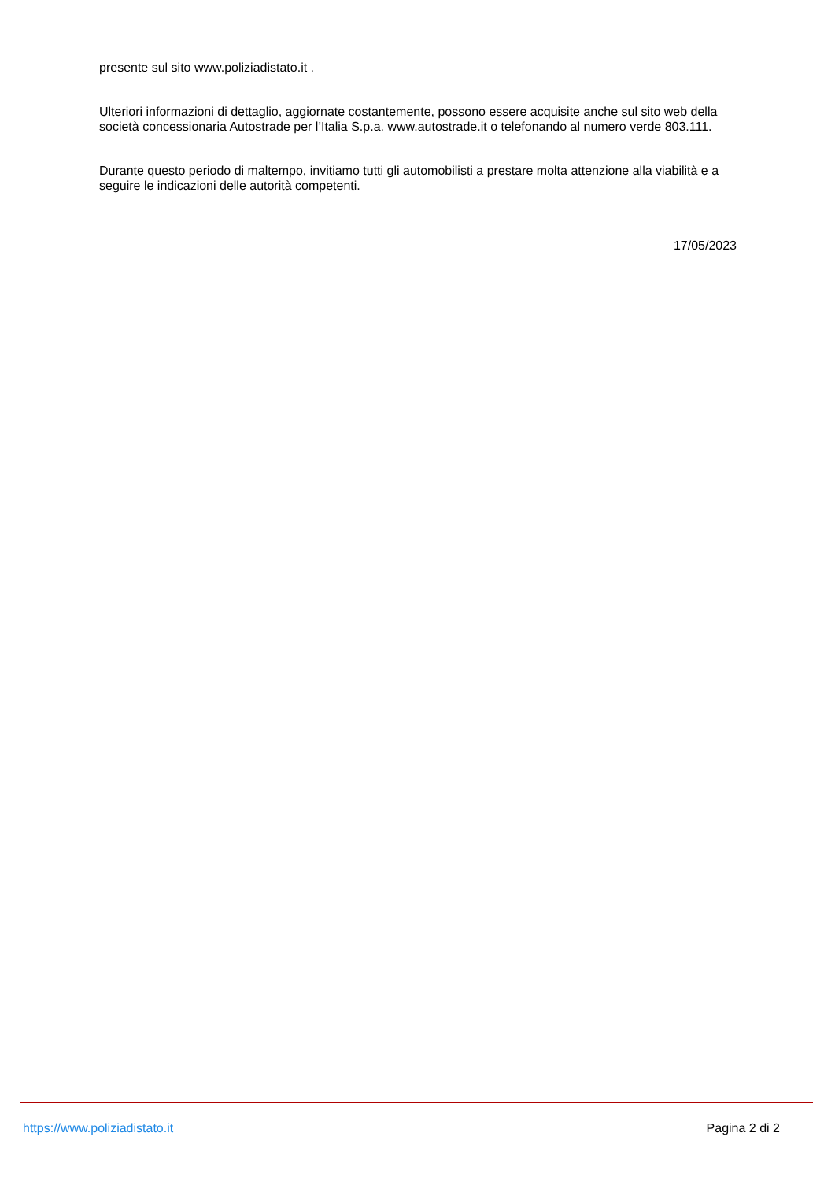presente sul sito www.poliziadistato.it .
Ulteriori informazioni di dettaglio, aggiornate costantemente, possono essere acquisite anche sul sito web della società concessionaria Autostrade per l’Italia S.p.a. www.autostrade.it o telefonando al numero verde 803.111.
Durante questo periodo di maltempo, invitiamo tutti gli automobilisti a prestare molta attenzione alla viabilità e a seguire le indicazioni delle autorità competenti.
17/05/2023
https://www.poliziadistato.it Pagina 2 di 2